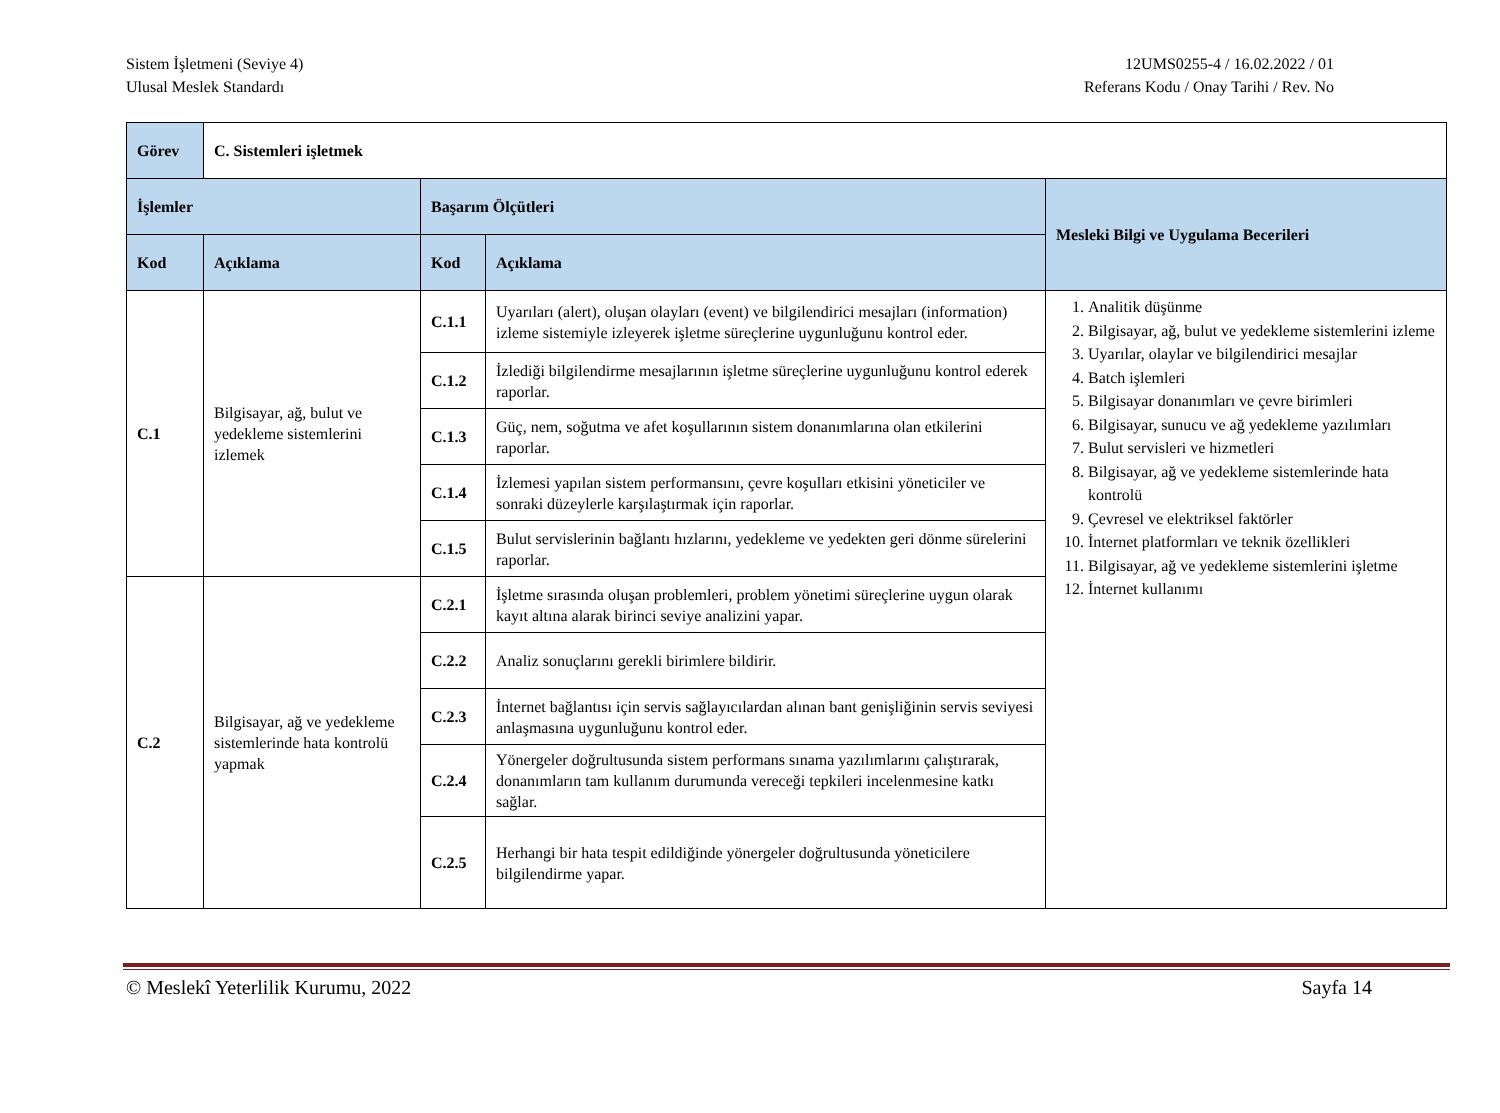Sistem İşletmeni (Seviye 4)
Ulusal Meslek Standardı
12UMS0255-4 / 16.02.2022 / 01
Referans Kodu / Onay Tarihi / Rev. No
| Görev | C. Sistemleri işletmek | | | |
| İşlemler | | Başarım Ölçütleri | | Mesleki Bilgi ve Uygulama Becerileri |
| Kod | Açıklama | Kod | Açıklama | |
| C.1 | Bilgisayar, ağ, bulut ve yedekleme sistemlerini izlemek | C.1.1 | Uyarıları (alert), oluşan olayları (event) ve bilgilendirici mesajları (information) izleme sistemiyle izleyerek işletme süreçlerine uygunluğunu kontrol eder. | 1. Analitik düşünme 2. Bilgisayar, ağ, bulut ve yedekleme sistemlerini izleme 3. Uyarılar, olaylar ve bilgilendirici mesajlar 4. Batch işlemleri 5. Bilgisayar donanımları ve çevre birimleri 6. Bilgisayar, sunucu ve ağ yedekleme yazılımları 7. Bulut servisleri ve hizmetleri 8. Bilgisayar, ağ ve yedekleme sistemlerinde hata kontrolü 9. Çevresel ve elektriksel faktörler 10. İnternet platformları ve teknik özellikleri 11. Bilgisayar, ağ ve yedekleme sistemlerini işletme 12. İnternet kullanımı |
| | | C.1.2 | İzlediği bilgilendirme mesajlarının işletme süreçlerine uygunluğunu kontrol ederek raporlar. | |
| | | C.1.3 | Güç, nem, soğutma ve afet koşullarının sistem donanımlarına olan etkilerini raporlar. | |
| | | C.1.4 | İzlemesi yapılan sistem performansını, çevre koşulları etkisini yöneticiler ve sonraki düzeylerle karşılaştırmak için raporlar. | |
| | | C.1.5 | Bulut servislerinin bağlantı hızlarını, yedekleme ve yedekten geri dönme sürelerini raporlar. | |
| C.2 | Bilgisayar, ağ ve yedekleme sistemlerinde hata kontrolü yapmak | C.2.1 | İşletme sırasında oluşan problemleri, problem yönetimi süreçlerine uygun olarak kayıt altına alarak birinci seviye analizini yapar. | |
| | | C.2.2 | Analiz sonuçlarını gerekli birimlere bildirir. | |
| | | C.2.3 | İnternet bağlantısı için servis sağlayıcılardan alınan bant genişliğinin servis seviyesi anlaşmasına uygunluğunu kontrol eder. | |
| | | C.2.4 | Yönergeler doğrultusunda sistem performans sınama yazılımlarını çalıştırarak, donanımların tam kullanım durumunda vereceği tepkileri incelenmesine katkı sağlar. | |
| | | C.2.5 | Herhangi bir hata tespit edildiğinde yönergeler doğrultusunda yöneticilere bilgilendirme yapar. | |
© Meslekî Yeterlilik Kurumu, 2022 Sayfa 14